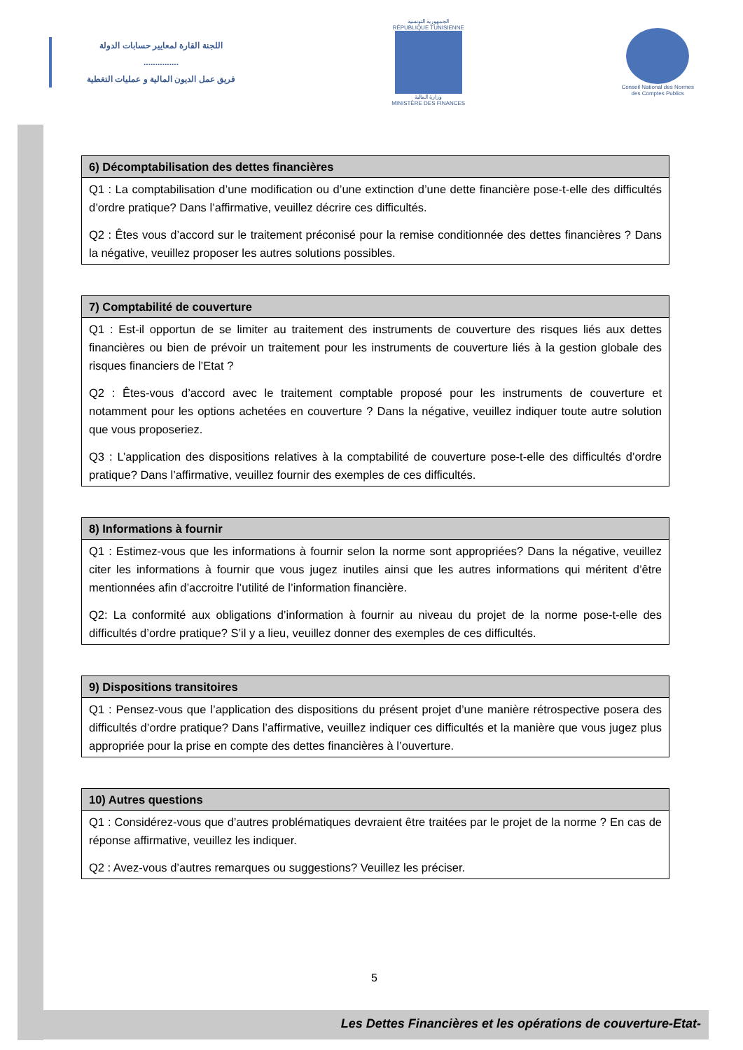اللجنة القارة لمعايير حسابات الدولة
...............
فريق عمل الديون المالية و عمليات التغطية
الجمهورية التونسية
RÉPUBLIQUE TUNISIENNE
وزارة المالية
MINISTÈRE DES FINANCES
Conseil National des Normes
des Comptes Publics
| 6) Décomptabilisation des dettes financières |
| --- |
| Q1 : La comptabilisation d’une modification ou d’une extinction d’une dette financière pose-t-elle des difficultés d’ordre pratique? Dans l’affirmative, veuillez décrire ces difficultés. Q2 : Êtes vous d’accord sur le traitement préconisé pour la remise conditionnée des dettes financières ? Dans la négative, veuillez proposer les autres solutions possibles. |
| 7) Comptabilité de couverture |
| --- |
| Q1 : Est-il opportun de se limiter au traitement des instruments de couverture des risques liés aux dettes financières ou bien de prévoir un traitement pour les instruments de couverture liés à la gestion globale des risques financiers de l’Etat ? Q2 : Êtes-vous d’accord avec le traitement comptable proposé pour les instruments de couverture et notamment pour les options achetées en couverture ? Dans la négative, veuillez indiquer toute autre solution que vous proposeriez. Q3 : L’application des dispositions relatives à la comptabilité de couverture pose-t-elle des difficultés d’ordre pratique? Dans l’affirmative, veuillez fournir des exemples de ces difficultés. |
| 8) Informations à fournir |
| --- |
| Q1 : Estimez-vous que les informations à fournir selon la norme sont appropriées? Dans la négative, veuillez citer les informations à fournir que vous jugez inutiles ainsi que les autres informations qui méritent d’être mentionnées afin d’accroitre l’utilité de l’information financière. Q2: La conformité aux obligations d’information à fournir au niveau du projet de la norme pose-t-elle des difficultés d’ordre pratique? S’il y a lieu, veuillez donner des exemples de ces difficultés. |
| 9) Dispositions transitoires |
| --- |
| Q1 : Pensez-vous que l’application des dispositions du présent projet d’une manière rétrospective posera des difficultés d’ordre pratique? Dans l’affirmative, veuillez indiquer ces difficultés et la manière que vous jugez plus appropriée pour la prise en compte des dettes financières à l’ouverture. |
| 10) Autres questions |
| --- |
| Q1 : Considérez-vous que d’autres problématiques devraient être traitées par le projet de la norme ? En cas de réponse affirmative, veuillez les indiquer. Q2 : Avez-vous d’autres remarques ou suggestions? Veuillez les préciser. |
5
Les Dettes Financières et les opérations de couverture-Etat-